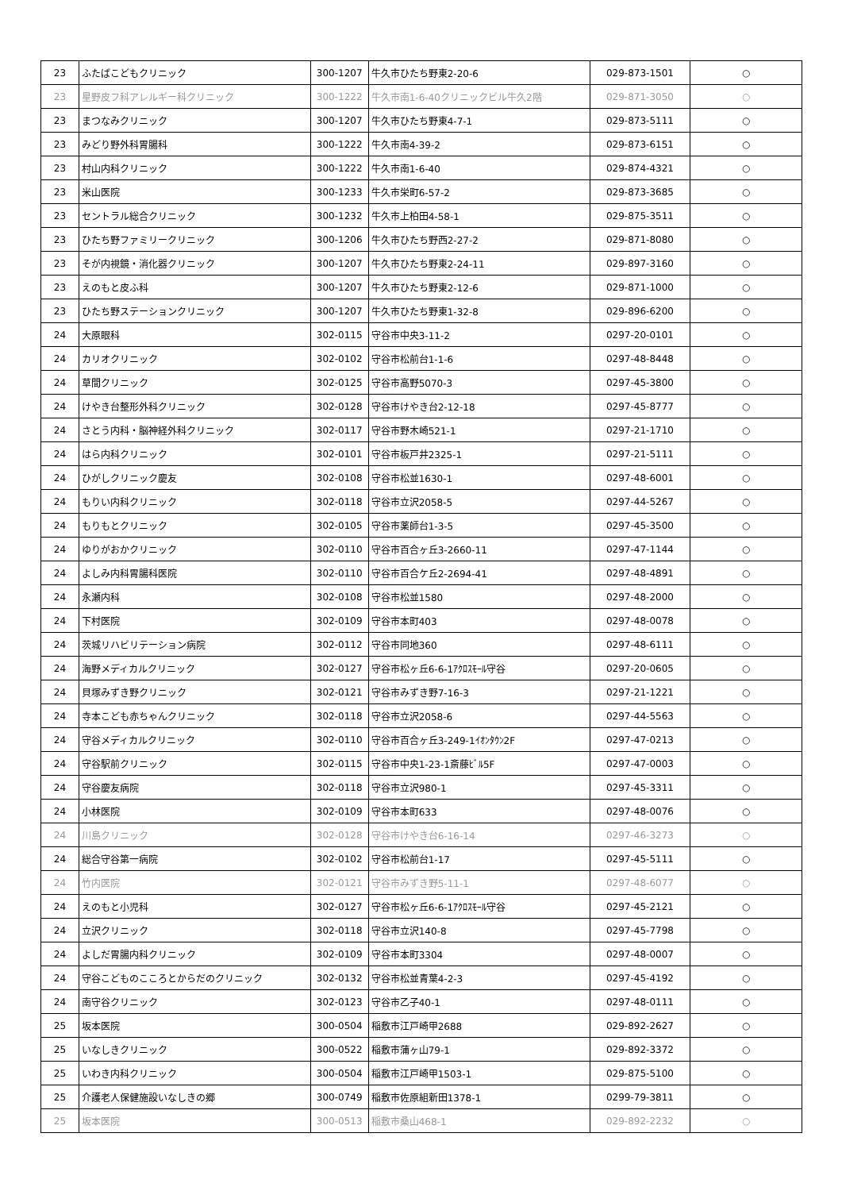| 23 | ふたばこどもクリニック | 300-1207 | 牛久市ひたち野東2-20-6 | 029-873-1501 | ○ |
| 23 | 星野皮フ科アレルギー科クリニック | 300-1222 | 牛久市南1-6-40クリニックビル牛久2階 | 029-871-3050 | ○ |
| 23 | まつなみクリニック | 300-1207 | 牛久市ひたち野東4-7-1 | 029-873-5111 | ○ |
| 23 | みどり野外科胃腸科 | 300-1222 | 牛久市南4-39-2 | 029-873-6151 | ○ |
| 23 | 村山内科クリニック | 300-1222 | 牛久市南1-6-40 | 029-874-4321 | ○ |
| 23 | 米山医院 | 300-1233 | 牛久市栄町6-57-2 | 029-873-3685 | ○ |
| 23 | セントラル総合クリニック | 300-1232 | 牛久市上柏田4-58-1 | 029-875-3511 | ○ |
| 23 | ひたち野ファミリークリニック | 300-1206 | 牛久市ひたち野西2-27-2 | 029-871-8080 | ○ |
| 23 | そが内視鏡・消化器クリニック | 300-1207 | 牛久市ひたち野東2-24-11 | 029-897-3160 | ○ |
| 23 | えのもと皮ふ科 | 300-1207 | 牛久市ひたち野東2-12-6 | 029-871-1000 | ○ |
| 23 | ひたち野ステーションクリニック | 300-1207 | 牛久市ひたち野東1-32-8 | 029-896-6200 | ○ |
| 24 | 大原眼科 | 302-0115 | 守谷市中央3-11-2 | 0297-20-0101 | ○ |
| 24 | カリオクリニック | 302-0102 | 守谷市松前台1-1-6 | 0297-48-8448 | ○ |
| 24 | 草間クリニック | 302-0125 | 守谷市高野5070-3 | 0297-45-3800 | ○ |
| 24 | けやき台整形外科クリニック | 302-0128 | 守谷市けやき台2-12-18 | 0297-45-8777 | ○ |
| 24 | さとう内科・脳神経外科クリニック | 302-0117 | 守谷市野木崎521-1 | 0297-21-1710 | ○ |
| 24 | はら内科クリニック | 302-0101 | 守谷市板戸井2325-1 | 0297-21-5111 | ○ |
| 24 | ひがしクリニック慶友 | 302-0108 | 守谷市松並1630-1 | 0297-48-6001 | ○ |
| 24 | もりい内科クリニック | 302-0118 | 守谷市立沢2058-5 | 0297-44-5267 | ○ |
| 24 | もりもとクリニック | 302-0105 | 守谷市薬師台1-3-5 | 0297-45-3500 | ○ |
| 24 | ゆりがおかクリニック | 302-0110 | 守谷市百合ヶ丘3-2660-11 | 0297-47-1144 | ○ |
| 24 | よしみ内科胃腸科医院 | 302-0110 | 守谷市百合ケ丘2-2694-41 | 0297-48-4891 | ○ |
| 24 | 永瀬内科 | 302-0108 | 守谷市松並1580 | 0297-48-2000 | ○ |
| 24 | 下村医院 | 302-0109 | 守谷市本町403 | 0297-48-0078 | ○ |
| 24 | 茨城リハビリテーション病院 | 302-0112 | 守谷市同地360 | 0297-48-6111 | ○ |
| 24 | 海野メディカルクリニック | 302-0127 | 守谷市松ヶ丘6-6-1ｱｸﾛｽﾓｰﾙ守谷 | 0297-20-0605 | ○ |
| 24 | 貝塚みずき野クリニック | 302-0121 | 守谷市みずき野7-16-3 | 0297-21-1221 | ○ |
| 24 | 寺本こども赤ちゃんクリニック | 302-0118 | 守谷市立沢2058-6 | 0297-44-5563 | ○ |
| 24 | 守谷メディカルクリニック | 302-0110 | 守谷市百合ヶ丘3-249-1ｲｵﾝﾀｳﾝ2F | 0297-47-0213 | ○ |
| 24 | 守谷駅前クリニック | 302-0115 | 守谷市中央1-23-1斎藤ﾋﾞﾙ5F | 0297-47-0003 | ○ |
| 24 | 守谷慶友病院 | 302-0118 | 守谷市立沢980-1 | 0297-45-3311 | ○ |
| 24 | 小林医院 | 302-0109 | 守谷市本町633 | 0297-48-0076 | ○ |
| 24 | 川島クリニック | 302-0128 | 守谷市けやき台6-16-14 | 0297-46-3273 | ○ |
| 24 | 総合守谷第一病院 | 302-0102 | 守谷市松前台1-17 | 0297-45-5111 | ○ |
| 24 | 竹内医院 | 302-0121 | 守谷市みずき野5-11-1 | 0297-48-6077 | ○ |
| 24 | えのもと小児科 | 302-0127 | 守谷市松ヶ丘6-6-1ｱｸﾛｽﾓｰﾙ守谷 | 0297-45-2121 | ○ |
| 24 | 立沢クリニック | 302-0118 | 守谷市立沢140-8 | 0297-45-7798 | ○ |
| 24 | よしだ胃腸内科クリニック | 302-0109 | 守谷市本町3304 | 0297-48-0007 | ○ |
| 24 | 守谷こどものこころとからだのクリニック | 302-0132 | 守谷市松並青葉4-2-3 | 0297-45-4192 | ○ |
| 24 | 南守谷クリニック | 302-0123 | 守谷市乙子40-1 | 0297-48-0111 | ○ |
| 25 | 坂本医院 | 300-0504 | 稲敷市江戸崎甲2688 | 029-892-2627 | ○ |
| 25 | いなしきクリニック | 300-0522 | 稲敷市蒲ヶ山79-1 | 029-892-3372 | ○ |
| 25 | いわき内科クリニック | 300-0504 | 稲敷市江戸崎甲1503-1 | 029-875-5100 | ○ |
| 25 | 介護老人保健施設いなしきの郷 | 300-0749 | 稲敷市佐原組新田1378-1 | 0299-79-3811 | ○ |
| 25 | 坂本医院 | 300-0513 | 稲敷市桑山468-1 | 029-892-2232 | ○ |